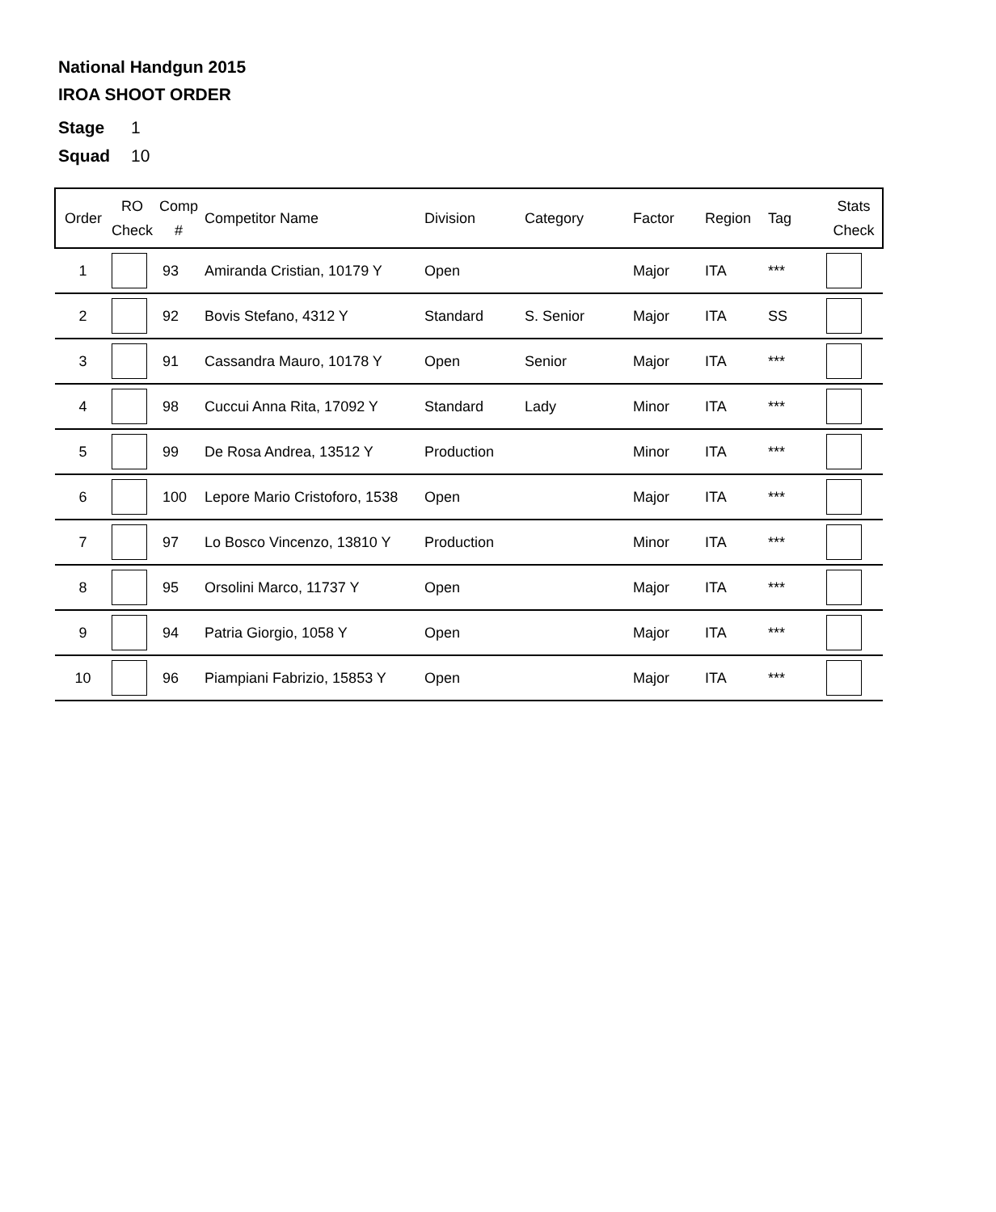National Handgun 2015
IROA SHOOT ORDER
Stage 1
Squad 10
| Order | RO Check | Comp # | Competitor Name | Division | Category | Factor | Region | Tag | Stats Check |
| --- | --- | --- | --- | --- | --- | --- | --- | --- | --- |
| 1 | | 93 | Amiranda Cristian, 10179 Y | Open | | Major | ITA | *** | |
| 2 | | 92 | Bovis Stefano, 4312 Y | Standard | S. Senior | Major | ITA | SS | |
| 3 | | 91 | Cassandra Mauro, 10178 Y | Open | Senior | Major | ITA | *** | |
| 4 | | 98 | Cuccui Anna Rita, 17092 Y | Standard | Lady | Minor | ITA | *** | |
| 5 | | 99 | De Rosa Andrea, 13512 Y | Production | | Minor | ITA | *** | |
| 6 | | 100 | Lepore Mario Cristoforo, 1538 | Open | | Major | ITA | *** | |
| 7 | | 97 | Lo Bosco Vincenzo, 13810 Y | Production | | Minor | ITA | *** | |
| 8 | | 95 | Orsolini Marco, 11737 Y | Open | | Major | ITA | *** | |
| 9 | | 94 | Patria Giorgio, 1058 Y | Open | | Major | ITA | *** | |
| 10 | | 96 | Piampiani Fabrizio, 15853 Y | Open | | Major | ITA | *** | |